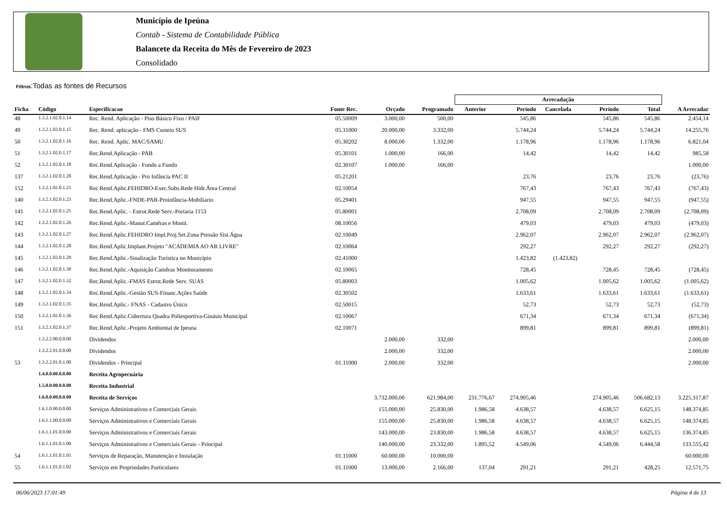Município de Ipeúna
Contab - Sistema de Contabilidade Pública
Balancete da Receita do Mês de Fevereiro de 2023
Consolidado
Filtros:Todas as fontes de Recursos
| | | | | | | Arrecadação | | | | | |
| --- | --- | --- | --- | --- | --- | --- | --- | --- | --- | --- | --- |
| Ficha | Código | Especificacao | Fonte Rec. | Orçado | Programado | Anterior | Período | Cancelada | Período | Total | A Arrecadar |
| 48 | 1.3.2.1.02.0.1.14 | Rec. Rend. Aplicação - Piso Básico Fixo / PAIF | 05.50009 | 3.000,00 | 500,00 | | 545,86 | | 545,86 | 545,86 | 2.454,14 |
| 49 | 1.3.2.1.02.0.1.15 | Rec. Rend. aplicação - FMS Custeio SUS | 05.31000 | 20.000,00 | 3.332,00 | | 5.744,24 | | 5.744,24 | 5.744,24 | 14.255,76 |
| 50 | 1.3.2.1.02.0.1.16 | Rec. Rend. Aplic. MAC/SAMU | 05.30202 | 8.000,00 | 1.332,00 | | 1.178,96 | | 1.178,96 | 1.178,96 | 6.821,04 |
| 51 | 1.3.2.1.02.0.1.17 | Rec.Rend.Aplicação - PAB | 05.30101 | 1.000,00 | 166,00 | | 14,42 | | 14,42 | 14,42 | 985,58 |
| 52 | 1.3.2.1.02.0.1.18 | Rec.Rend.Aplicação - Fundo a Fundo | 02.30107 | 1.000,00 | 166,00 | | | | | | 1.000,00 |
| 137 | 1.3.2.1.02.0.1.20 | Rec.Rend.Aplicação - Pro Infância PAC II | 05.21201 | | | | 23,76 | | 23,76 | 23,76 | (23,76) |
| 152 | 1.3.2.1.02.0.1.21 | Rec.Rend.Aplic.FEHIDRO-Exec.Subs.Rede Hidr.Área Central | 02.10054 | | | | 767,43 | | 767,43 | 767,43 | (767,43) |
| 140 | 1.3.2.1.02.0.1.23 | Rec.Rend.Aplic.-FNDE-PAR-Proinfância-Mobiliario | 05.29401 | | | | 947,55 | | 947,55 | 947,55 | (947,55) |
| 141 | 1.3.2.1.02.0.1.25 | Rec.Rend.Aplic. - Estrut.Rede Serv.-Portaria 1153 | 05.80001 | | | | 2.708,09 | | 2.708,09 | 2.708,09 | (2.708,09) |
| 142 | 1.3.2.1.02.0.1.26 | Rec.Rend.Aplic.-Manut.Camêras e Monit. | 08.10056 | | | | 479,03 | | 479,03 | 479,03 | (479,03) |
| 143 | 1.3.2.1.02.0.1.27 | Rec.Rend.Aplic.FEHIDRO Impl.Proj.Set.Zona Pressão Sist.Água | 02.10049 | | | | 2.962,07 | | 2.962,07 | 2.962,07 | (2.962,07) |
| 144 | 1.3.2.1.02.0.1.28 | Rec.Rend.Aplic.Implant.Projeto "ACADEMIA AO AR LIVRE" | 02.10064 | | | | 292,27 | | 292,27 | 292,27 | (292,27) |
| 145 | 1.3.2.1.02.0.1.29 | Rec.Rend.Aplic.-Sinalização Turística no Município | 02.41000 | | | | 1.423,82 | (1.423,82) | | | |
| 146 | 1.3.2.1.02.0.1.30 | Rec.Rend.Aplic.-Aquisição Camêras Monitoramento | 02.10065 | | | | 728,45 | | 728,45 | 728,45 | (728,45) |
| 147 | 1.3.2.1.02.0.1.32 | Rec.Rend.Aplic.-FMAS Estrut.Rede Serv. SUAS | 05.80003 | | | | 1.005,62 | | 1.005,62 | 1.005,62 | (1.005,62) |
| 148 | 1.3.2.1.02.0.1.34 | Rec.Rend.Aplic.-Gestão SUS-Financ.Ações Saúde | 02.30502 | | | | 1.633,61 | | 1.633,61 | 1.633,61 | (1.633,61) |
| 149 | 1.3.2.1.02.0.1.35 | Rec.Rend.Aplic.- FNAS - Cadastro Único | 02.50015 | | | | 52,73 | | 52,73 | 52,73 | (52,73) |
| 150 | 1.3.2.1.02.0.1.36 | Rec.Rend.Aplic.Cobertura Quadra Poliesportiva-Ginásio Municipal | 02.10067 | | | | 671,34 | | 671,34 | 671,34 | (671,34) |
| 151 | 1.3.2.1.02.0.1.37 | Rec.Rend.Aplic.-Projeto Ambiental de Ipeuna | 02.10071 | | | | 899,81 | | 899,81 | 899,81 | (899,81) |
| | 1.3.2.2.00.0.0.00 | Dividendos | | 2.000,00 | 332,00 | | | | | | 2.000,00 |
| | 1.3.2.2.01.0.0.00 | Dividendos | | 2.000,00 | 332,00 | | | | | | 2.000,00 |
| 53 | 1.3.2.2.01.0.1.00 | Dividendos - Principal | 01.11000 | 2.000,00 | 332,00 | | | | | | 2.000,00 |
| | 1.4.0.0.00.0.0.00 | Receita Agropecuária | | | | | | | | | |
| | 1.5.0.0.00.0.0.00 | Receita Industrial | | | | | | | | | |
| | 1.6.0.0.00.0.0.00 | Receita de Serviços | | 3.732.000,00 | 621.984,00 | 231.776,67 | 274.905,46 | | 274.905,46 | 506.682,13 | 3.225.317,87 |
| | 1.6.1.0.00.0.0.00 | Serviços Administrativos e Comerciais Gerais | | 155.000,00 | 25.830,00 | 1.986,58 | 4.638,57 | | 4.638,57 | 6.625,15 | 148.374,85 |
| | 1.6.1.1.00.0.0.00 | Serviços Administrativos e Comerciais Gerais | | 155.000,00 | 25.830,00 | 1.986,58 | 4.638,57 | | 4.638,57 | 6.625,15 | 148.374,85 |
| | 1.6.1.1.01.0.0.00 | Serviços Administrativos e Comerciais Gerais | | 143.000,00 | 23.830,00 | 1.986,58 | 4.638,57 | | 4.638,57 | 6.625,15 | 136.374,85 |
| | 1.6.1.1.01.0.1.00 | Serviços Administrativos e Comerciais Gerais - Principal | | 140.000,00 | 23.332,00 | 1.895,52 | 4.549,06 | | 4.549,06 | 6.444,58 | 133.555,42 |
| 54 | 1.6.1.1.01.0.1.01 | Serviços de Reparação, Manutenção e Instalação | 01.11000 | 60.000,00 | 10.000,00 | | | | | | 60.000,00 |
| 55 | 1.6.1.1.01.0.1.02 | Serviços em Propriedades Particulares | 01.11000 | 13.000,00 | 2.166,00 | 137,04 | 291,21 | | 291,21 | 428,25 | 12.571,75 |
06/06/2023 17:01:49 Página 4 de 13